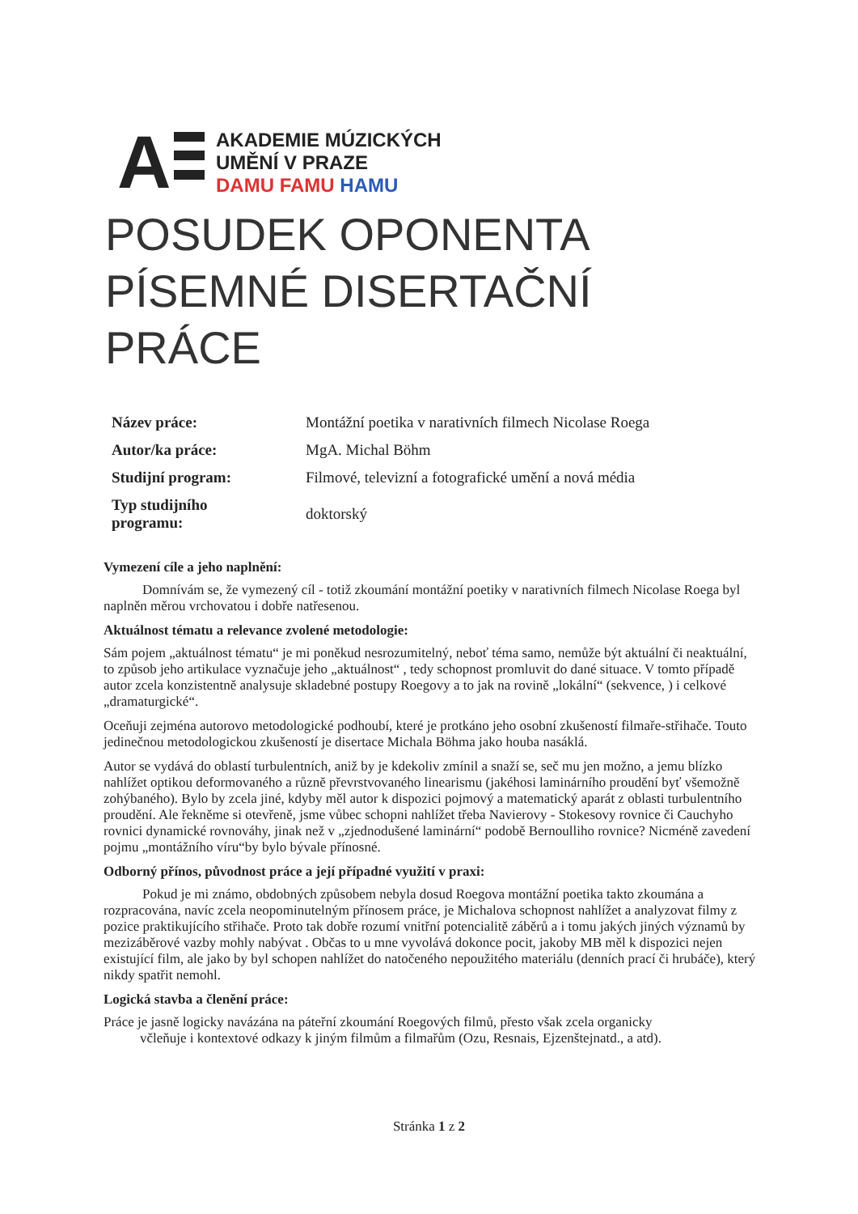A
AKADEMIE MÚZICKÝCH
UMĚNÍ V PRAZE
DAMU FAMU HAMU
POSUDEK OPONENTA
PÍSEMNÉ DISERTAČNÍ
PRÁCE
| Název práce: | Montážní poetika v narativních filmech Nicolase Roega |
| Autor/ka práce: | MgA. Michal Böhm |
| Studijní program: | Filmové, televizní a fotografické umění a nová média |
| Typ studijního programu: | doktorský |
Vymezení cíle a jeho naplnění:
Domnívám se, že vymezený cíl - totiž zkoumání montážní poetiky v narativních filmech Nicolase Roega byl naplněn měrou vrchovatou i dobře natřesenou.
Aktuálnost tématu a relevance zvolené metodologie:
Sám pojem „aktuálnost tématu“ je mi poněkud nesrozumitelný, neboť téma samo, nemůže být aktuální či neaktuální, to způsob jeho artikulace vyznačuje jeho „aktuálnost“ , tedy schopnost promluvit do dané situace. V tomto případě autor zcela konzistentně analysuje skladebné postupy Roegovy a to jak na rovině „lokální“ (sekvence, ) i celkové „dramaturgické“.
Oceňuji zejména autorovo metodologické podhoubí, které je protkáno jeho osobní zkušeností filmaře-střihače. Touto jedinečnou metodologickou zkušeností je disertace Michala Böhma jako houba nasáklá.
Autor se vydává do oblastí turbulentních, aniž by je kdekoliv zmínil a snaží se, seč mu jen možno, a jemu blízko nahlížet optikou deformovaného a různě převrstvovaného linearismu (jakéhosi laminárního proudění byť všemožně zohýbaného). Bylo by zcela jiné, kdyby měl autor k dispozici pojmový a matematický aparát z oblasti turbulentního proudění. Ale řekněme si otevřeně, jsme vůbec schopni nahlížet třeba Navierovy - Stokesovy rovnice či Cauchyho rovnici dynamické rovnováhy, jinak než v „zjednodušené laminární“ podobě Bernoulliho rovnice? Nicméně zavedení pojmu „montážního víru“by bylo bývale přínosné.
Odborný přínos, původnost práce a její případné využití v praxi:
Pokud je mi známo, obdobných způsobem nebyla dosud Roegova montážní poetika takto zkoumána a rozpracována, navíc zcela neopominutelným přínosem práce, je Michalova schopnost nahlížet a analyzovat filmy z pozice praktikujícího střihače. Proto tak dobře rozumí vnitřní potencialitě záběrů a i tomu jakých jiných významů by mezizáběrové vazby mohly nabývat . Občas to u mne vyvolává dokonce pocit, jakoby MB měl k dispozici nejen existující film, ale jako by byl schopen nahlížet do natočeného nepoužitého materiálu (denních prací či hrubáče), který nikdy spatřit nemohl.
Logická stavba a členění práce:
Práce je jasně logicky navázána na páteřní zkoumání Roegových filmů, přesto však zcela organicky
včleňuje i kontextové odkazy k jiným filmům a filmařům (Ozu, Resnais, Ejzenštejnatd., a atd).
Stránka 1 z 2